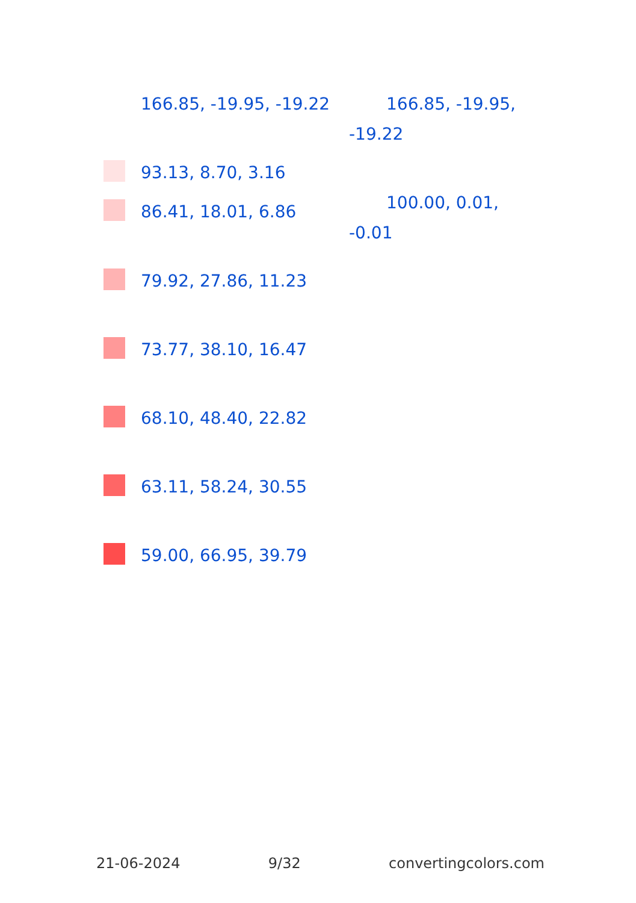166.85, -19.95, -19.22
93.13, 8.70, 3.16
86.41, 18.01, 6.86
79.92, 27.86, 11.23
73.77, 38.10, 16.47
68.10, 48.40, 22.82
63.11, 58.24, 30.55
59.00, 66.95, 39.79
166.85, -19.95, -19.22
100.00, 0.01, -0.01
21-06-2024 9/32 convertingcolors.com